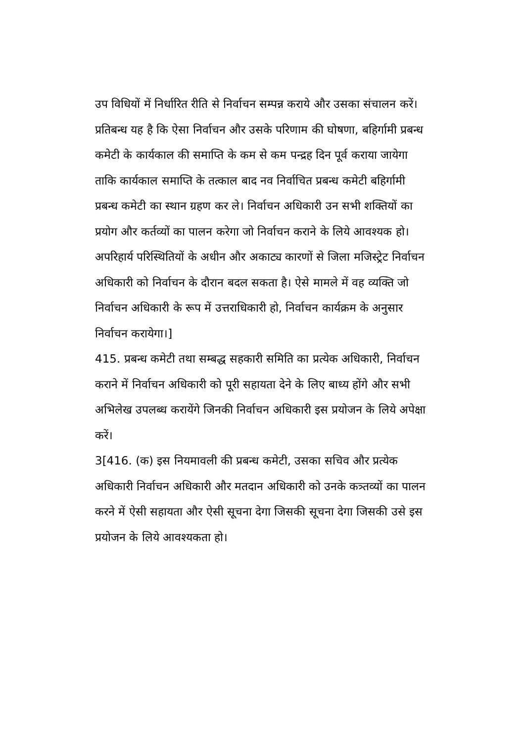उप विधियों में निर्धारित रीति से निर्वाचन सम्पन्न कराये और उसका संचालन करें।
प्रतिबन्ध यह है कि ऐसा निर्वाचन और उसके परिणाम की घोषणा, बहिर्गामी प्रबन्ध कमेटी के कार्यकाल की समाप्ति के कम से कम पन्द्रह दिन पूर्व कराया जायेगा ताकि कार्यकाल समाप्ति के तत्काल बाद नव निर्वाचित प्रबन्ध कमेटी बहिर्गामी प्रबन्ध कमेटी का स्थान ग्रहण कर ले। निर्वाचन अधिकारी उन सभी शक्तियों का प्रयोग और कर्तव्यों का पालन करेगा जो निर्वाचन कराने के लिये आवश्यक हो। अपरिहार्य परिस्थितियों के अधीन और अकाट्य कारणों से जिला मजिस्ट्रेट निर्वाचन अधिकारी को निर्वाचन के दौरान बदल सकता है। ऐसे मामले में वह व्यक्ति जो निर्वाचन अधिकारी के रूप में उत्तराधिकारी हो, निर्वाचन कार्यक्रम के अनुसार निर्वाचन करायेगा।]
415. प्रबन्ध कमेटी तथा सम्बद्ध सहकारी समिति का प्रत्येक अधिकारी, निर्वाचन कराने में निर्वाचन अधिकारी को पूरी सहायता देने के लिए बाध्य होंगे और सभी अभिलेख उपलब्ध करायेंगे जिनकी निर्वाचन अधिकारी इस प्रयोजन के लिये अपेक्षा करें।
3[416. (क) इस नियमावली की प्रबन्ध कमेटी, उसका सचिव और प्रत्येक अधिकारी निर्वाचन अधिकारी और मतदान अधिकारी को उनके कत्र्तव्यों का पालन करने में ऐसी सहायता और ऐसी सूचना देगा जिसकी सूचना देगा जिसकी उसे इस प्रयोजन के लिये आवश्यकता हो।